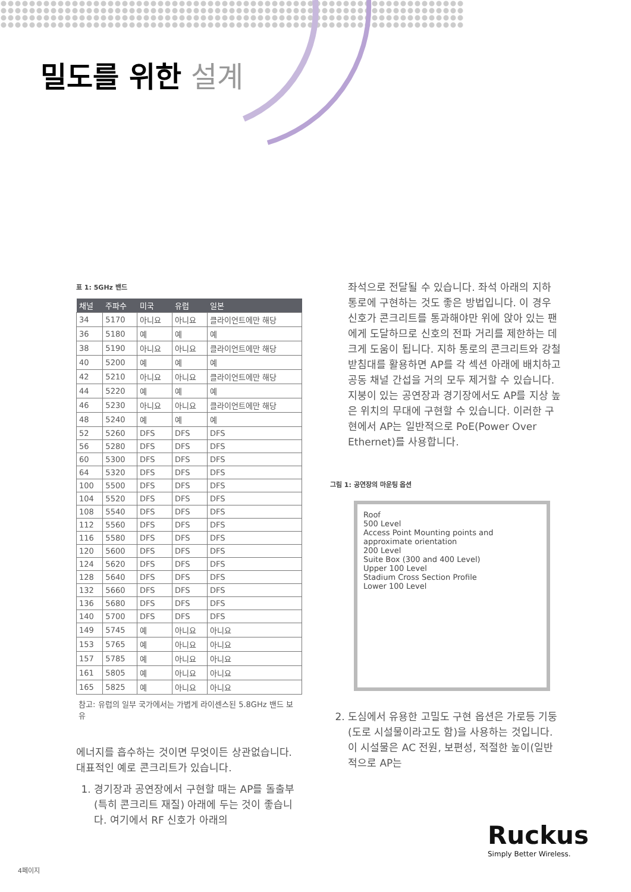밀도를 위한 설계
표 1: 5GHz 밴드
| 채널 | 주파수 | 미국 | 유럽 | 일본 |
| --- | --- | --- | --- | --- |
| 34 | 5170 | 아니요 | 아니요 | 클라이언트에만 해당 |
| 36 | 5180 | 예 | 예 | 예 |
| 38 | 5190 | 아니요 | 아니요 | 클라이언트에만 해당 |
| 40 | 5200 | 예 | 예 | 예 |
| 42 | 5210 | 아니요 | 아니요 | 클라이언트에만 해당 |
| 44 | 5220 | 예 | 예 | 예 |
| 46 | 5230 | 아니요 | 아니요 | 클라이언트에만 해당 |
| 48 | 5240 | 예 | 예 | 예 |
| 52 | 5260 | DFS | DFS | DFS |
| 56 | 5280 | DFS | DFS | DFS |
| 60 | 5300 | DFS | DFS | DFS |
| 64 | 5320 | DFS | DFS | DFS |
| 100 | 5500 | DFS | DFS | DFS |
| 104 | 5520 | DFS | DFS | DFS |
| 108 | 5540 | DFS | DFS | DFS |
| 112 | 5560 | DFS | DFS | DFS |
| 116 | 5580 | DFS | DFS | DFS |
| 120 | 5600 | DFS | DFS | DFS |
| 124 | 5620 | DFS | DFS | DFS |
| 128 | 5640 | DFS | DFS | DFS |
| 132 | 5660 | DFS | DFS | DFS |
| 136 | 5680 | DFS | DFS | DFS |
| 140 | 5700 | DFS | DFS | DFS |
| 149 | 5745 | 예 | 아니요 | 아니요 |
| 153 | 5765 | 예 | 아니요 | 아니요 |
| 157 | 5785 | 예 | 아니요 | 아니요 |
| 161 | 5805 | 예 | 아니요 | 아니요 |
| 165 | 5825 | 예 | 아니요 | 아니요 |
참고: 유럽의 일부 국가에서는 가볍게 라이센스된 5.8GHz 밴드 보유
에너지를 흡수하는 것이면 무엇이든 상관없습니다. 대표적인 예로 콘크리트가 있습니다.
1. 경기장과 공연장에서 구현할 때는 AP를 돌출부(특히 콘크리트 재질) 아래에 두는 것이 좋습니다. 여기에서 RF 신호가 아래의
좌석으로 전달될 수 있습니다. 좌석 아래의 지하 통로에 구현하는 것도 좋은 방법입니다. 이 경우 신호가 콘크리트를 통과해야만 위에 앉아 있는 팬에게 도달하므로 신호의 전파 거리를 제한하는 데 크게 도움이 됩니다. 지하 통로의 콘크리트와 강철 받침대를 활용하면 AP를 각 섹션 아래에 배치하고 공동 채널 간섭을 거의 모두 제거할 수 있습니다. 지붕이 있는 공연장과 경기장에서도 AP를 지상 높은 위치의 무대에 구현할 수 있습니다. 이러한 구현에서 AP는 일반적으로 PoE(Power Over Ethernet)를 사용합니다.
그림 1: 공연장의 마운팅 옵션
Roof
500 Level
Access Point Mounting points and approximate orientation
200 Level
Suite Box (300 and 400 Level)
Upper 100 Level
Stadium Cross Section Profile
Lower 100 Level
2. 도심에서 유용한 고밀도 구현 옵션은 가로등 기둥(도로 시설물이라고도 함)을 사용하는 것입니다. 이 시설물은 AC 전원, 보편성, 적절한 높이(일반적으로 AP는
Ruckus
Simply Better Wireless.
4페이지